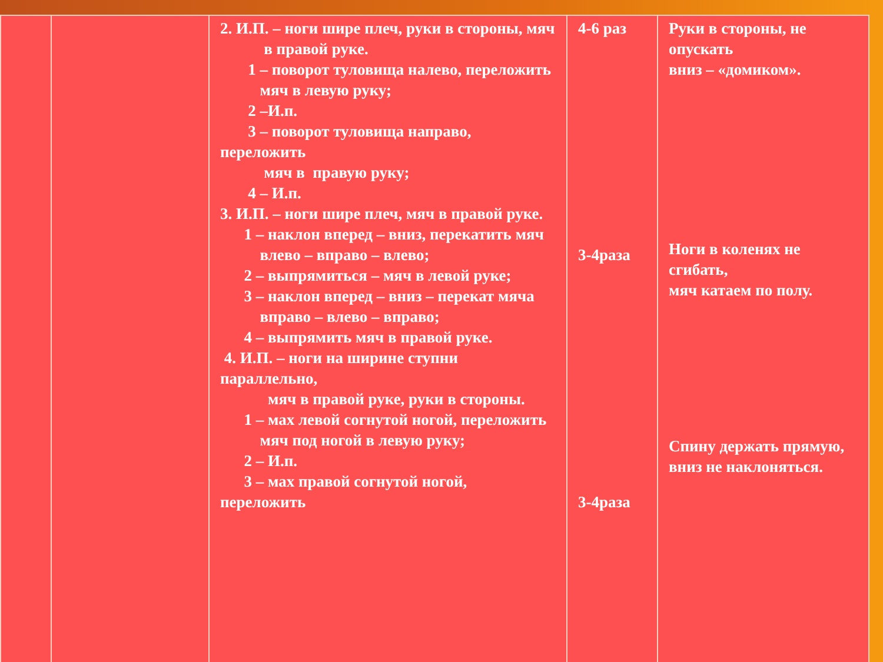| | | 2. И.П. – ноги шире плеч, руки в стороны, мяч в правой руке. 1 – поворот туловища налево, переложить мяч в левую руку; 2 –И.п. 3 – поворот туловища направо, переложить мяч в правую руку; 4 – И.п. 3. И.П. – ноги шире плеч, мяч в правой руке. 1 – наклон вперед – вниз, перекатить мяч влево – вправо – влево; 2 – выпрямиться – мяч в левой руке; 3 – наклон вперед – вниз – перекат мяча вправо – влево – вправо; 4 – выпрямить мяч в правой руке. 4. И.П. – ноги на ширине ступни параллельно, мяч в правой руке, руки в стороны. 1 – мах левой согнутой ногой, переложить мяч под ногой в левую руку; 2 – И.п. 3 – мах правой согнутой ногой, переложить | 4-6 раз 3-4раза 3-4раза | Руки в стороны, не опускать вниз – «домиком». Ноги в коленях не сгибать, мяч катаем по полу. Спину держать прямую, вниз не наклоняться. |